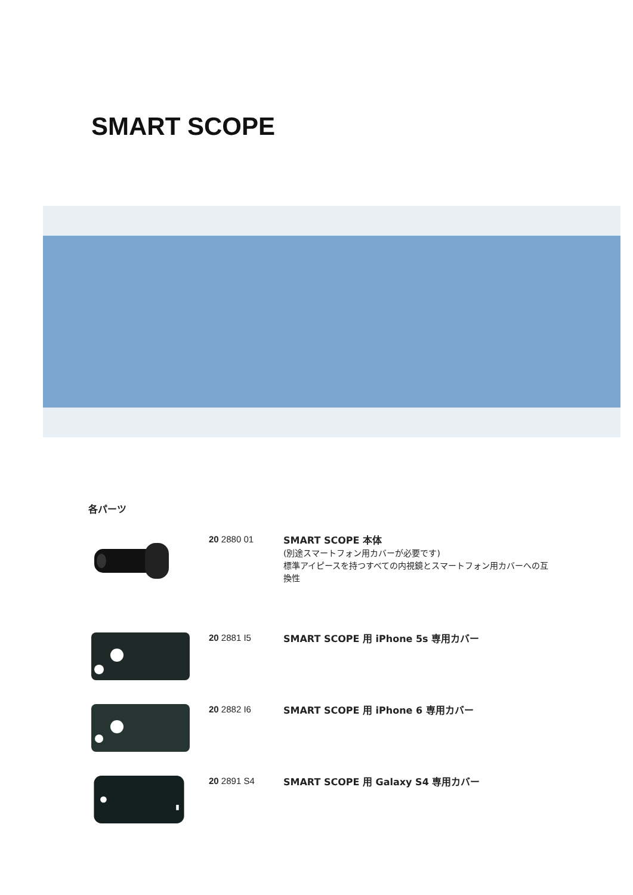SMART SCOPE
各パーツ
20 2880 01
SMART SCOPE 本体
(別途スマートフォン用カバーが必要です)
標準アイピースを持つすべての内視鏡とスマートフォン用カバーへの互換性
20 2881 I5
SMART SCOPE 用 iPhone 5s 専用カバー
20 2882 I6
SMART SCOPE 用 iPhone 6 専用カバー
20 2891 S4
SMART SCOPE 用 Galaxy S4 専用カバー